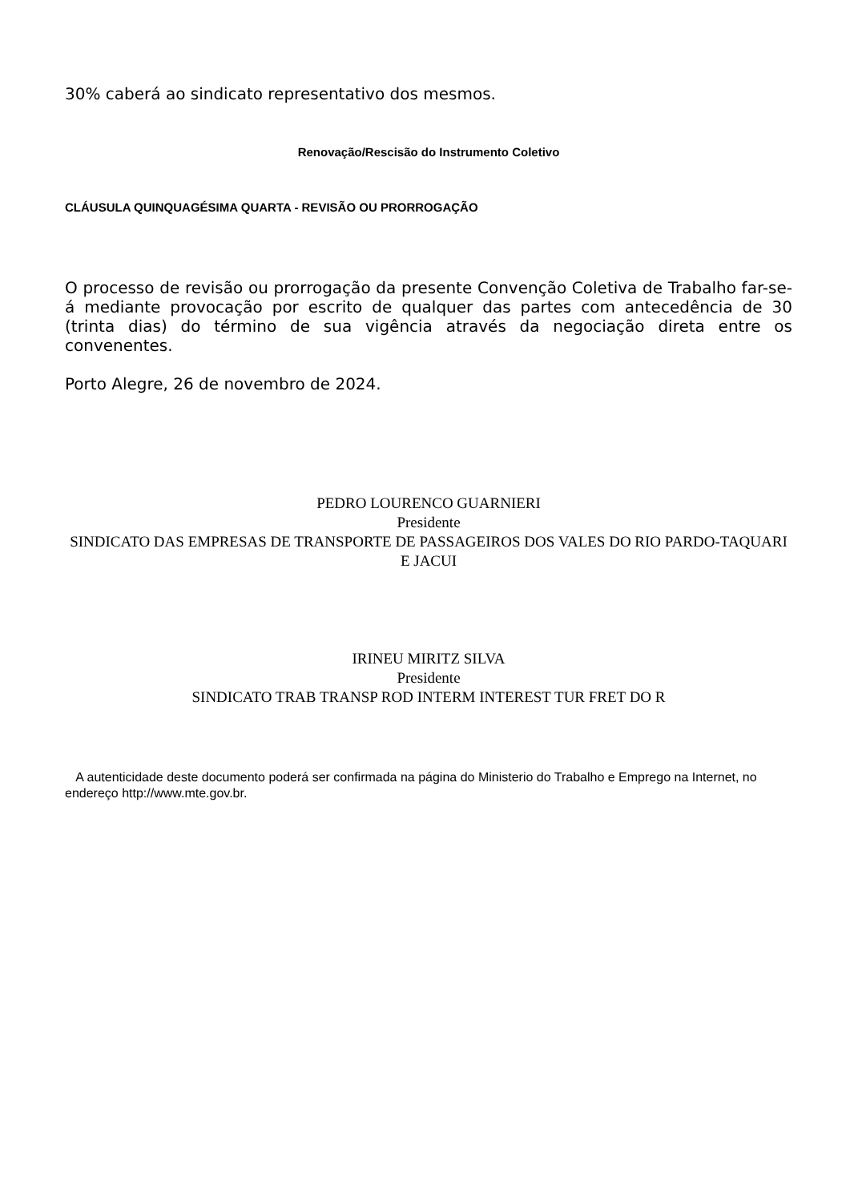30% caberá ao sindicato representativo dos mesmos.
Renovação/Rescisão do Instrumento Coletivo
CLÁUSULA QUINQUAGÉSIMA QUARTA - REVISÃO OU PRORROGAÇÃO
O processo de revisão ou prorrogação da presente Convenção Coletiva de Trabalho far-se-á mediante provocação por escrito de qualquer das partes com antecedência de 30 (trinta dias) do término de sua vigência através da negociação direta entre os convenentes.
Porto Alegre, 26 de novembro de 2024.
PEDRO LOURENCO GUARNIERI
Presidente
SINDICATO DAS EMPRESAS DE TRANSPORTE DE PASSAGEIROS DOS VALES DO RIO PARDO-TAQUARI E JACUI
IRINEU MIRITZ SILVA
Presidente
SINDICATO TRAB TRANSP ROD INTERM INTEREST TUR FRET DO R
A autenticidade deste documento poderá ser confirmada na página do Ministerio do Trabalho e Emprego na Internet, no endereço http://www.mte.gov.br.